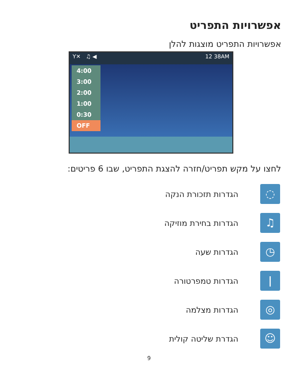אפשרויות התפריט
אפשרויות התפריט מוצגות להלן
Y✕ ♫ ◀ 12 38AM
4:00
3:00
2:00
1:00
0:30
OFF
לחצו על מקש תפריט/חזרה להצגת התפריט, שבו 6 פריטים:
◌
הגדרות תזכורת הנקה
♫
הגדרות בחירת מוזיקה
◷
הגדרות שעה
ǀ
הגדרות טמפרטורה
◎
הגדרות מצלמה
☺
הגדרת שליטה קולית
9